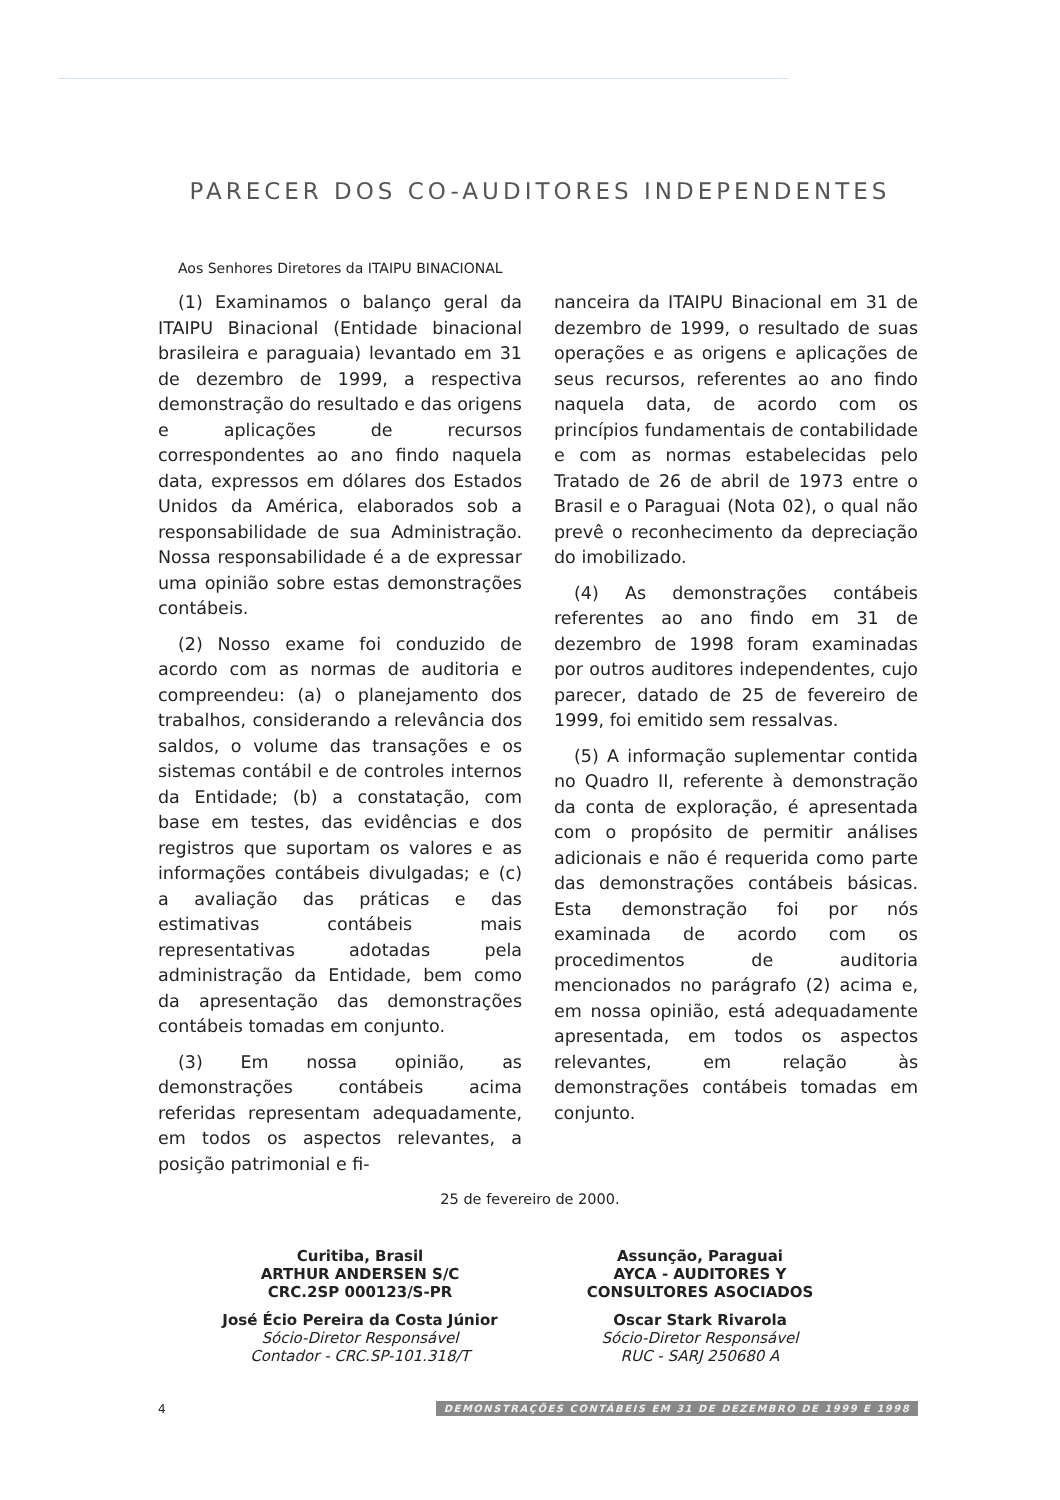PARECER DOS CO-AUDITORES INDEPENDENTES
Aos Senhores Diretores da ITAIPU BINACIONAL
(1) Examinamos o balanço geral da ITAIPU Binacional (Entidade binacional brasileira e paraguaia) levantado em 31 de dezembro de 1999, a respectiva demonstração do resultado e das origens e aplicações de recursos correspondentes ao ano findo naquela data, expressos em dólares dos Estados Unidos da América, elaborados sob a responsabilidade de sua Administração. Nossa responsabilidade é a de expressar uma opinião sobre estas demonstrações contábeis.
(2) Nosso exame foi conduzido de acordo com as normas de auditoria e compreendeu: (a) o planejamento dos trabalhos, considerando a relevância dos saldos, o volume das transações e os sistemas contábil e de controles internos da Entidade; (b) a constatação, com base em testes, das evidências e dos registros que suportam os valores e as informações contábeis divulgadas; e (c) a avaliação das práticas e das estimativas contábeis mais representativas adotadas pela administração da Entidade, bem como da apresentação das demonstrações contábeis tomadas em conjunto.
(3) Em nossa opinião, as demonstrações contábeis acima referidas representam adequadamente, em todos os aspectos relevantes, a posição patrimonial e fi-
nanceira da ITAIPU Binacional em 31 de dezembro de 1999, o resultado de suas operações e as origens e aplicações de seus recursos, referentes ao ano findo naquela data, de acordo com os princípios fundamentais de contabilidade e com as normas estabelecidas pelo Tratado de 26 de abril de 1973 entre o Brasil e o Paraguai (Nota 02), o qual não prevê o reconhecimento da depreciação do imobilizado.
(4) As demonstrações contábeis referentes ao ano findo em 31 de dezembro de 1998 foram examinadas por outros auditores independentes, cujo parecer, datado de 25 de fevereiro de 1999, foi emitido sem ressalvas.
(5) A informação suplementar contida no Quadro II, referente à demonstração da conta de exploração, é apresentada com o propósito de permitir análises adicionais e não é requerida como parte das demonstrações contábeis básicas. Esta demonstração foi por nós examinada de acordo com os procedimentos de auditoria mencionados no parágrafo (2) acima e, em nossa opinião, está adequadamente apresentada, em todos os aspectos relevantes, em relação às demonstrações contábeis tomadas em conjunto.
25 de fevereiro de 2000.
Curitiba, Brasil
ARTHUR ANDERSEN S/C
CRC.2SP 000123/S-PR
José Écio Pereira da Costa Júnior
Sócio-Diretor Responsável
Contador - CRC.SP-101.318/T
Assunção, Paraguai
AYCA - AUDITORES Y
CONSULTORES ASOCIADOS
Oscar Stark Rivarola
Sócio-Diretor Responsável
RUC - SARJ 250680 A
4 DEMONSTRAÇÕES CONTÁBEIS EM 31 DE DEZEMBRO DE 1999 E 1998